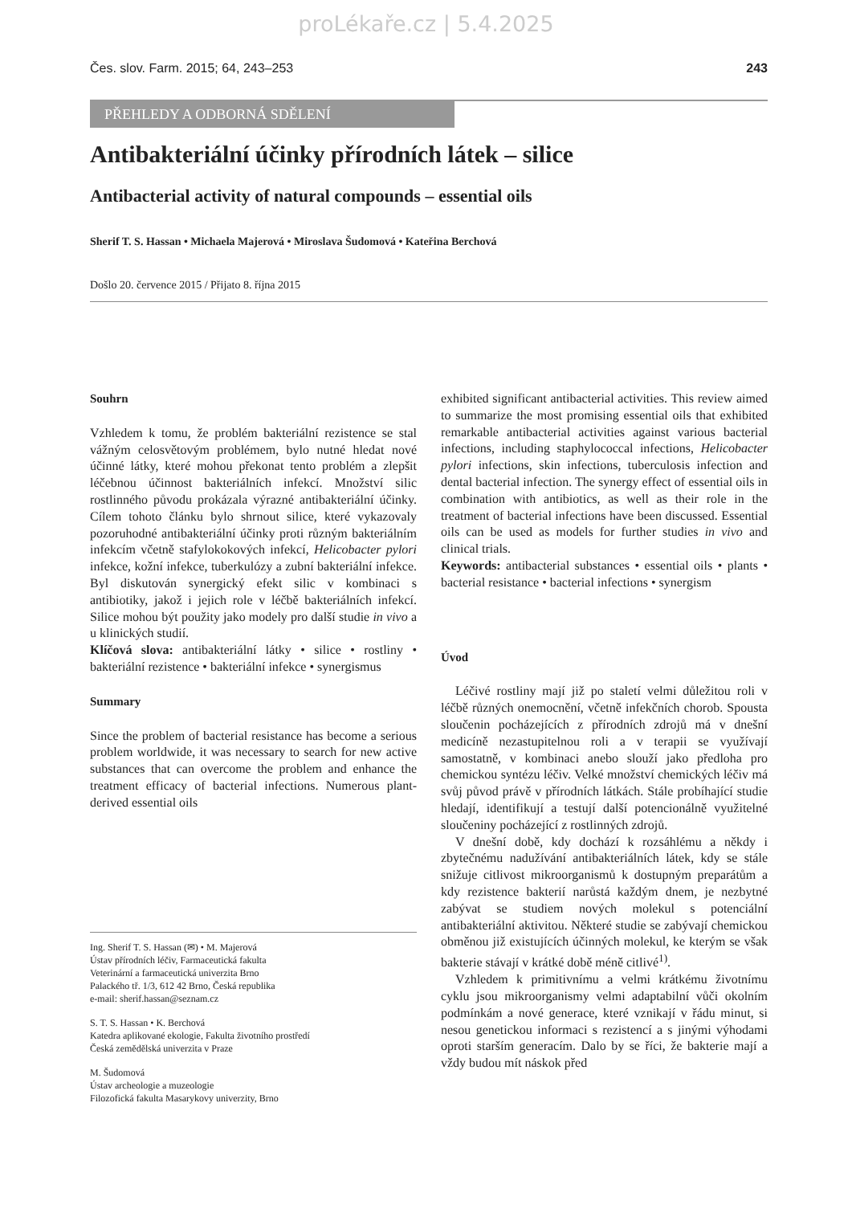proLékaře.cz | 5.4.2025
Čes. slov. Farm. 2015; 64, 243–253 243
PŘEHLEDY A ODBORNÁ SDĚLENÍ
Antibakteriální účinky přírodních látek – silice
Antibacterial activity of natural compounds – essential oils
Sherif T. S. Hassan • Michaela Majerová • Miroslava Šudomová • Kateřina Berchová
Došlo 20. července 2015 / Přijato 8. října 2015
Souhrn
Vzhledem k tomu, že problém bakteriální rezistence se stal vážným celosvětovým problémem, bylo nutné hledat nové účinné látky, které mohou překonat tento problém a zlepšit léčebnou účinnost bakteriálních infekcí. Množství silic rostlinného původu prokázala výrazné antibakteriální účinky. Cílem tohoto článku bylo shrnout silice, které vykazovaly pozoruhodné antibakteriální účinky proti různým bakteriálním infekcím včetně stafylokokových infekcí, Helicobacter pylori infekce, kožní infekce, tuberkulózy a zubní bakteriální infekce. Byl diskutován synergický efekt silic v kombinaci s antibiotiky, jakož i jejich role v léčbě bakteriálních infekcí. Silice mohou být použity jako modely pro další studie in vivo a u klinických studií.
Klíčová slova: antibakteriální látky • silice • rostliny • bakteriální rezistence • bakteriální infekce • synergismus
Summary
Since the problem of bacterial resistance has become a serious problem worldwide, it was necessary to search for new active substances that can overcome the problem and enhance the treatment efficacy of bacterial infections. Numerous plant-derived essential oils
Ing. Sherif T. S. Hassan (✉) • M. Majerová
Ústav přírodních léčiv, Farmaceutická fakulta
Veterinární a farmaceutická univerzita Brno
Palackého tř. 1/3, 612 42 Brno, Česká republika
e-mail: sherif.hassan@seznam.cz
S. T. S. Hassan • K. Berchová
Katedra aplikované ekologie, Fakulta životního prostředí
Česká zemědělská univerzita v Praze
M. Šudomová
Ústav archeologie a muzeologie
Filozofická fakulta Masarykovy univerzity, Brno
exhibited significant antibacterial activities. This review aimed to summarize the most promising essential oils that exhibited remarkable antibacterial activities against various bacterial infections, including staphylococcal infections, Helicobacter pylori infections, skin infections, tuberculosis infection and dental bacterial infection. The synergy effect of essential oils in combination with antibiotics, as well as their role in the treatment of bacterial infections have been discussed. Essential oils can be used as models for further studies in vivo and clinical trials.
Keywords: antibacterial substances • essential oils • plants • bacterial resistance • bacterial infections • synergism
Úvod
Léčivé rostliny mají již po staletí velmi důležitou roli v léčbě různých onemocnění, včetně infekčních chorob. Spousta sloučenin pocházejících z přírodních zdrojů má v dnešní medicíně nezastupitelnou roli a v terapii se využívají samostatně, v kombinaci anebo slouží jako předloha pro chemickou syntézu léčiv. Velké množství chemických léčiv má svůj původ právě v přírodních látkách. Stále probíhající studie hledají, identifikují a testují další potencionálně využitelné sloučeniny pocházející z rostlinných zdrojů.
V dnešní době, kdy dochází k rozsáhlému a někdy i zbytečnému nadužívání antibakteriálních látek, kdy se stále snižuje citlivost mikroorganismů k dostupným preparátům a kdy rezistence bakterií narůstá každým dnem, je nezbytné zabývat se studiem nových molekul s potenciální antibakteriální aktivitou. Některé studie se zabývají chemickou obměnou již existujících účinných molekul, ke kterým se však bakterie stávají v krátké době méně citlivé<sup>1)</sup>.
Vzhledem k primitivnímu a velmi krátkému životnímu cyklu jsou mikroorganismy velmi adaptabilní vůči okolním podmínkám a nové generace, které vznikají v řádu minut, si nesou genetickou informaci s rezistencí a s jinými výhodami oproti starším generacím. Dalo by se říci, že bakterie mají a vždy budou mít náskok před